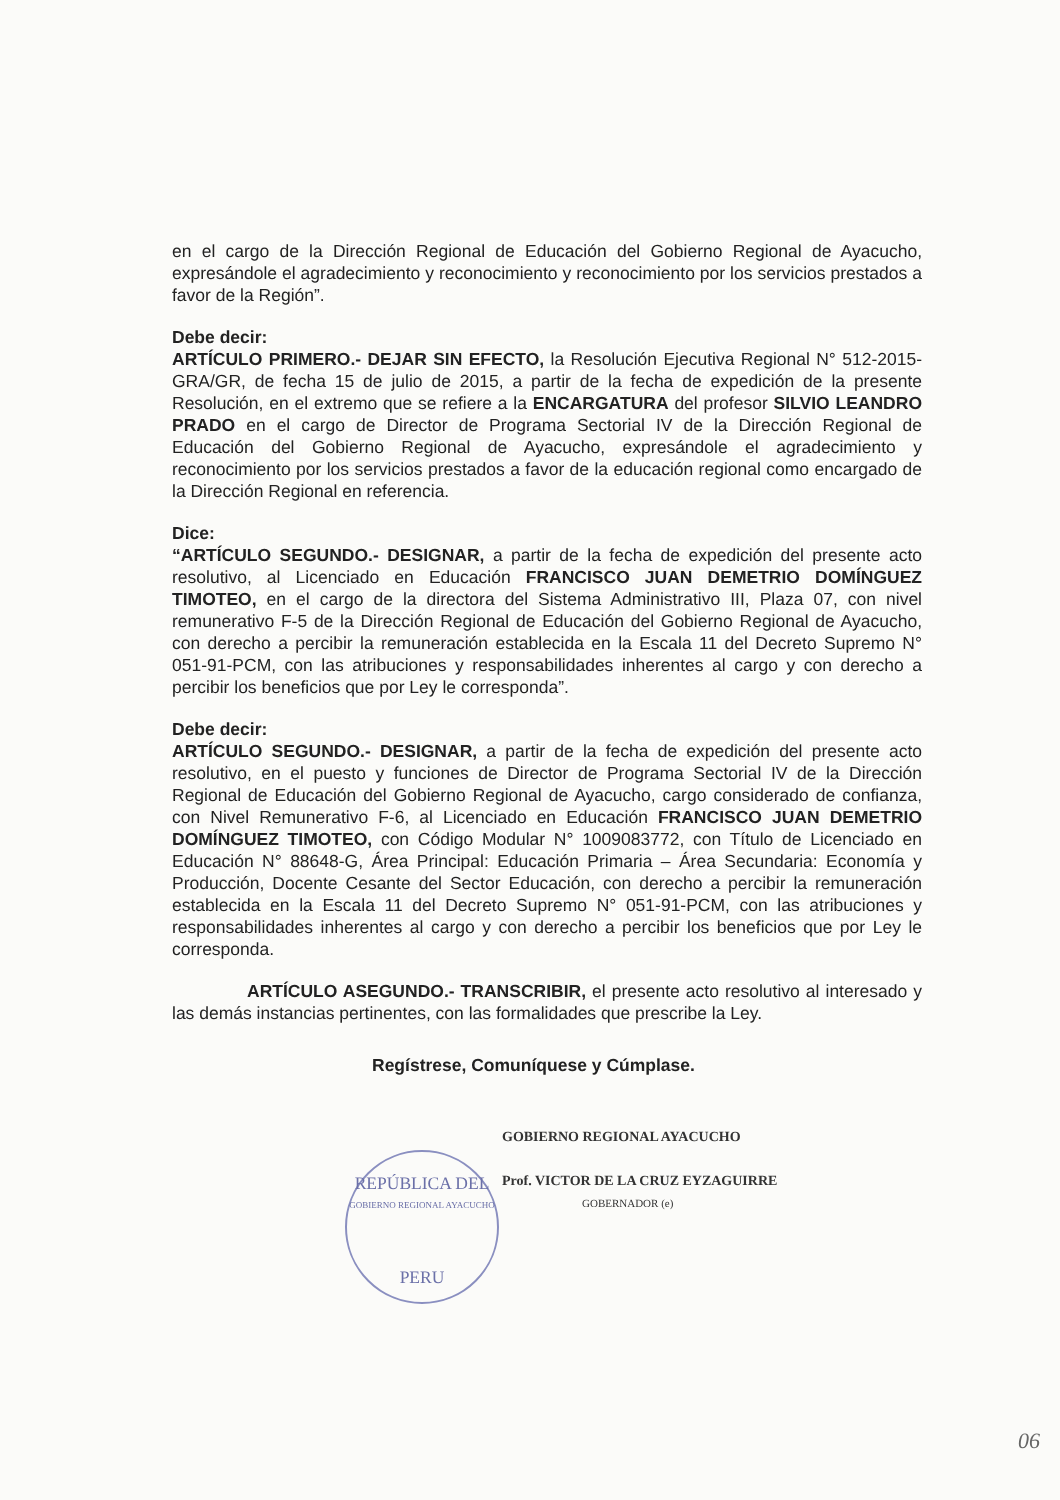en el cargo de la Dirección Regional de Educación del Gobierno Regional de Ayacucho, expresándole el agradecimiento y reconocimiento y reconocimiento por los servicios prestados a favor de la Región”.
Debe decir:
ARTÍCULO PRIMERO.- DEJAR SIN EFECTO, la Resolución Ejecutiva Regional N° 512-2015-GRA/GR, de fecha 15 de julio de 2015, a partir de la fecha de expedición de la presente Resolución, en el extremo que se refiere a la ENCARGATURA del profesor SILVIO LEANDRO PRADO en el cargo de Director de Programa Sectorial IV de la Dirección Regional de Educación del Gobierno Regional de Ayacucho, expresándole el agradecimiento y reconocimiento por los servicios prestados a favor de la educación regional como encargado de la Dirección Regional en referencia.
Dice:
“ARTÍCULO SEGUNDO.- DESIGNAR, a partir de la fecha de expedición del presente acto resolutivo, al Licenciado en Educación FRANCISCO JUAN DEMETRIO DOMÍNGUEZ TIMOTEO, en el cargo de la directora del Sistema Administrativo III, Plaza 07, con nivel remunerativo F-5 de la Dirección Regional de Educación del Gobierno Regional de Ayacucho, con derecho a percibir la remuneración establecida en la Escala 11 del Decreto Supremo N° 051-91-PCM, con las atribuciones y responsabilidades inherentes al cargo y con derecho a percibir los beneficios que por Ley le corresponda”.
Debe decir:
ARTÍCULO SEGUNDO.- DESIGNAR, a partir de la fecha de expedición del presente acto resolutivo, en el puesto y funciones de Director de Programa Sectorial IV de la Dirección Regional de Educación del Gobierno Regional de Ayacucho, cargo considerado de confianza, con Nivel Remunerativo F-6, al Licenciado en Educación FRANCISCO JUAN DEMETRIO DOMÍNGUEZ TIMOTEO, con Código Modular N° 1009083772, con Título de Licenciado en Educación N° 88648-G, Área Principal: Educación Primaria – Área Secundaria: Economía y Producción, Docente Cesante del Sector Educación, con derecho a percibir la remuneración establecida en la Escala 11 del Decreto Supremo N° 051-91-PCM, con las atribuciones y responsabilidades inherentes al cargo y con derecho a percibir los beneficios que por Ley le corresponda.
ARTÍCULO ASEGUNDO.- TRANSCRIBIR, el presente acto resolutivo al interesado y las demás instancias pertinentes, con las formalidades que prescribe la Ley.
Regístrese, Comuníquese y Cúmplase.
GOBIERNO REGIONAL AYACUCHO
Prof. VICTOR DE LA CRUZ EYZAGUIRRE
GOBERNADOR (e)
REPÚBLICA DEL
GOBIERNO REGIONAL AYACUCHO
PERU
06